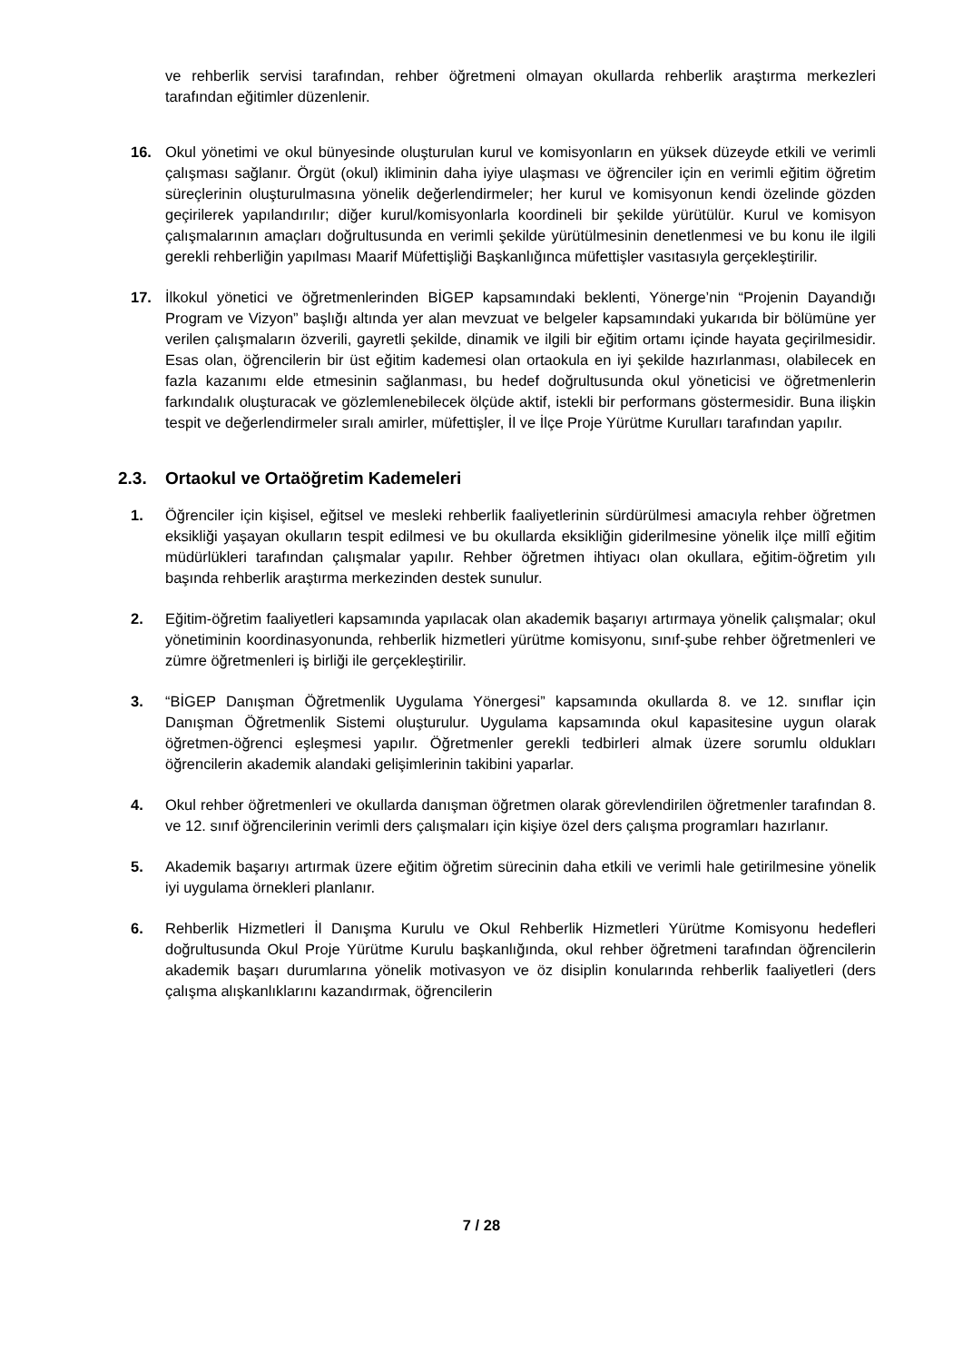ve rehberlik servisi tarafından, rehber öğretmeni olmayan okullarda rehberlik araştırma merkezleri tarafından eğitimler düzenlenir.
16. Okul yönetimi ve okul bünyesinde oluşturulan kurul ve komisyonların en yüksek düzeyde etkili ve verimli çalışması sağlanır. Örgüt (okul) ikliminin daha iyiye ulaşması ve öğrenciler için en verimli eğitim öğretim süreçlerinin oluşturulmasına yönelik değerlendirmeler; her kurul ve komisyonun kendi özelinde gözden geçirilerek yapılandırılır; diğer kurul/komisyonlarla koordineli bir şekilde yürütülür. Kurul ve komisyon çalışmalarının amaçları doğrultusunda en verimli şekilde yürütülmesinin denetlenmesi ve bu konu ile ilgili gerekli rehberliğin yapılması Maarif Müfettişliği Başkanlığınca müfettişler vasıtasıyla gerçekleştirilir.
17. İlkokul yönetici ve öğretmenlerinden BİGEP kapsamındaki beklenti, Yönerge’nin “Projenin Dayandığı Program ve Vizyon” başlığı altında yer alan mevzuat ve belgeler kapsamındaki yukarıda bir bölümüne yer verilen çalışmaların özverili, gayretli şekilde, dinamik ve ilgili bir eğitim ortamı içinde hayata geçirilmesidir. Esas olan, öğrencilerin bir üst eğitim kademesi olan ortaokula en iyi şekilde hazırlanması, olabilecek en fazla kazanımı elde etmesinin sağlanması, bu hedef doğrultusunda okul yöneticisi ve öğretmenlerin farkındalık oluşturacak ve gözlemlenebilecek ölçüde aktif, istekli bir performans göstermesidir. Buna ilişkin tespit ve değerlendirmeler sıralı amirler, müfettişler, İl ve İlçe Proje Yürütme Kurulları tarafından yapılır.
2.3. Ortaokul ve Ortaöğretim Kademeleri
1. Öğrenciler için kişisel, eğitsel ve mesleki rehberlik faaliyetlerinin sürdürülmesi amacıyla rehber öğretmen eksikliği yaşayan okulların tespit edilmesi ve bu okullarda eksikliğin giderilmesine yönelik ilçe millî eğitim müdürlükleri tarafından çalışmalar yapılır. Rehber öğretmen ihtiyacı olan okullara, eğitim-öğretim yılı başında rehberlik araştırma merkezinden destek sunulur.
2. Eğitim-öğretim faaliyetleri kapsamında yapılacak olan akademik başarıyı artırmaya yönelik çalışmalar; okul yönetiminin koordinasyonunda, rehberlik hizmetleri yürütme komisyonu, sınıf-şube rehber öğretmenleri ve zümre öğretmenleri iş birliği ile gerçekleştirilir.
3. “BİGEP Danışman Öğretmenlik Uygulama Yönergesi” kapsamında okullarda 8. ve 12. sınıflar için Danışman Öğretmenlik Sistemi oluşturulur. Uygulama kapsamında okul kapasitesine uygun olarak öğretmen-öğrenci eşleşmesi yapılır. Öğretmenler gerekli tedbirleri almak üzere sorumlu oldukları öğrencilerin akademik alandaki gelişimlerinin takibini yaparlar.
4. Okul rehber öğretmenleri ve okullarda danışman öğretmen olarak görevlendirilen öğretmenler tarafından 8. ve 12. sınıf öğrencilerinin verimli ders çalışmaları için kişiye özel ders çalışma programları hazırlanır.
5. Akademik başarıyı artırmak üzere eğitim öğretim sürecinin daha etkili ve verimli hale getirilmesine yönelik iyi uygulama örnekleri planlanır.
6. Rehberlik Hizmetleri İl Danışma Kurulu ve Okul Rehberlik Hizmetleri Yürütme Komisyonu hedefleri doğrultusunda Okul Proje Yürütme Kurulu başkanlığında, okul rehber öğretmeni tarafından öğrencilerin akademik başarı durumlarına yönelik motivasyon ve öz disiplin konularında rehberlik faaliyetleri (ders çalışma alışkanlıklarını kazandırmak, öğrencilerin
7 / 28